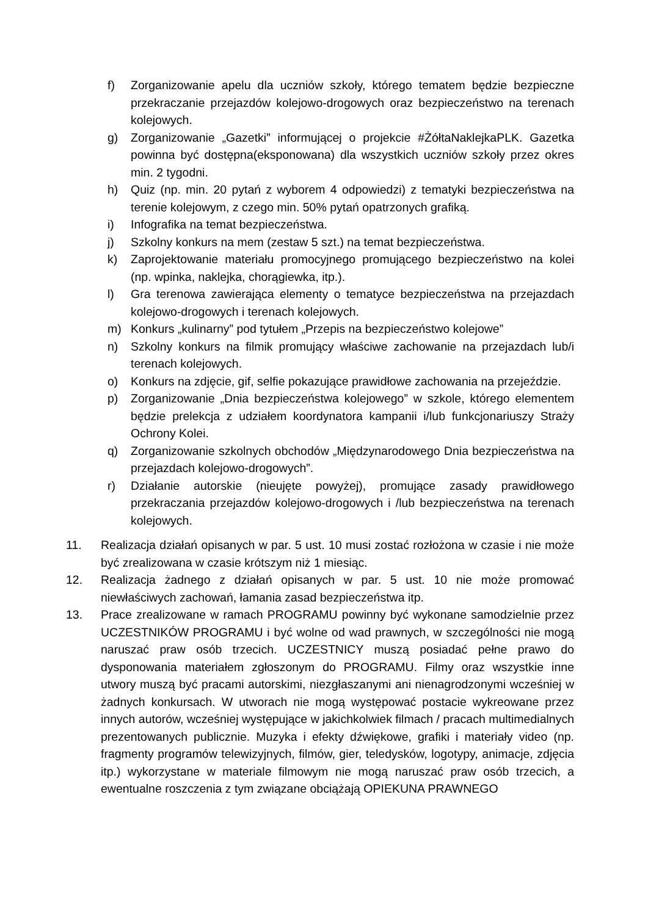f) Zorganizowanie apelu dla uczniów szkoły, którego tematem będzie bezpieczne przekraczanie przejazdów kolejowo-drogowych oraz bezpieczeństwo na terenach kolejowych.
g) Zorganizowanie „Gazetki” informującej o projekcie #ŻółtaNaklejkaPLK. Gazetka powinna być dostępna(eksponowana) dla wszystkich uczniów szkoły przez okres min. 2 tygodni.
h) Quiz (np. min. 20 pytań z wyborem 4 odpowiedzi) z tematyki bezpieczeństwa na terenie kolejowym, z czego min. 50% pytań opatrzonych grafiką.
i) Infografika na temat bezpieczeństwa.
j) Szkolny konkurs na mem (zestaw 5 szt.) na temat bezpieczeństwa.
k) Zaprojektowanie materiału promocyjnego promującego bezpieczeństwo na kolei (np. wpinka, naklejka, chorągiewka, itp.).
l) Gra terenowa zawierająca elementy o tematyce bezpieczeństwa na przejazdach kolejowo-drogowych i terenach kolejowych.
m) Konkurs „kulinarny” pod tytułem „Przepis na bezpieczeństwo kolejowe”
n) Szkolny konkurs na filmik promujący właściwe zachowanie na przejazdach lub/i terenach kolejowych.
o) Konkurs na zdjęcie, gif, selfie pokazujące prawidłowe zachowania na przejeździe.
p) Zorganizowanie „Dnia bezpieczeństwa kolejowego” w szkole, którego elementem będzie prelekcja z udziałem koordynatora kampanii i/lub funkcjonariuszy Straży Ochrony Kolei.
q) Zorganizowanie szkolnych obchodów „Międzynarodowego Dnia bezpieczeństwa na przejazdach kolejowo-drogowych”.
r) Działanie autorskie (nieujęte powyżej), promujące zasady prawidłowego przekraczania przejazdów kolejowo-drogowych i /lub bezpieczeństwa na terenach kolejowych.
11. Realizacja działań opisanych w par. 5 ust. 10 musi zostać rozłożona w czasie i nie może być zrealizowana w czasie krótszym niż 1 miesiąc.
12. Realizacja żadnego z działań opisanych w par. 5 ust. 10 nie może promować niewłaściwych zachowań, łamania zasad bezpieczeństwa itp.
13. Prace zrealizowane w ramach PROGRAMU powinny być wykonane samodzielnie przez UCZESTNIKÓW PROGRAMU i być wolne od wad prawnych, w szczególności nie mogą naruszać praw osób trzecich. UCZESTNICY muszą posiadać pełne prawo do dysponowania materiałem zgłoszonym do PROGRAMU. Filmy oraz wszystkie inne utwory muszą być pracami autorskimi, niezgłaszanymi ani nienagrodzonymi wcześniej w żadnych konkursach. W utworach nie mogą występować postacie wykreowane przez innych autorów, wcześniej występujące w jakichkolwiek filmach / pracach multimedialnych prezentowanych publicznie. Muzyka i efekty dźwiękowe, grafiki i materiały video (np. fragmenty programów telewizyjnych, filmów, gier, teledysków, logotypy, animacje, zdjęcia itp.) wykorzystane w materiale filmowym nie mogą naruszać praw osób trzecich, a ewentualne roszczenia z tym związane obciążają OPIEKUNA PRAWNEGO